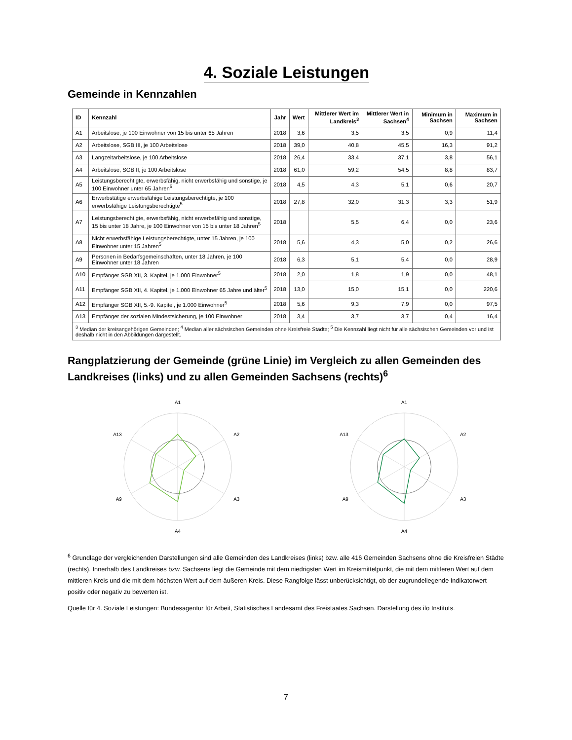4. Soziale Leistungen
Gemeinde in Kennzahlen
| ID | Kennzahl | Jahr | Wert | Mittlerer Wert im Landkreis<sup>3</sup> | Mittlerer Wert in Sachsen<sup>4</sup> | Minimum in Sachsen | Maximum in Sachsen |
| --- | --- | --- | --- | --- | --- | --- | --- |
| A1 | Arbeitslose, je 100 Einwohner von 15 bis unter 65 Jahren | 2018 | 3,6 | 3,5 | 3,5 | 0,9 | 11,4 |
| A2 | Arbeitslose, SGB III, je 100 Arbeitslose | 2018 | 39,0 | 40,8 | 45,5 | 16,3 | 91,2 |
| A3 | Langzeitarbeitslose, je 100 Arbeitslose | 2018 | 26,4 | 33,4 | 37,1 | 3,8 | 56,1 |
| A4 | Arbeitslose, SGB II, je 100 Arbeitslose | 2018 | 61,0 | 59,2 | 54,5 | 8,8 | 83,7 |
| A5 | Leistungsberechtigte, erwerbsfähig, nicht erwerbsfähig und sonstige, je 100 Einwohner unter 65 Jahren<sup>5</sup> | 2018 | 4,5 | 4,3 | 5,1 | 0,6 | 20,7 |
| A6 | Erwerbstätige erwerbsfähige Leistungsberechtigte, je 100 erwerbsfähige Leistungsberechtigte<sup>5</sup> | 2018 | 27,8 | 32,0 | 31,3 | 3,3 | 51,9 |
| A7 | Leistungsberechtigte, erwerbsfähig, nicht erwerbsfähig und sonstige, 15 bis unter 18 Jahre, je 100 Einwohner von 15 bis unter 18 Jahren<sup>5</sup> | 2018 | | 5,5 | 6,4 | 0,0 | 23,6 |
| A8 | Nicht erwerbsfähige Leistungsberechtigte, unter 15 Jahren, je 100 Einwohner unter 15 Jahren<sup>5</sup> | 2018 | 5,6 | 4,3 | 5,0 | 0,2 | 26,6 |
| A9 | Personen in Bedarfsgemeinschaften, unter 18 Jahren, je 100 Einwohner unter 18 Jahren | 2018 | 6,3 | 5,1 | 5,4 | 0,0 | 28,9 |
| A10 | Empfänger SGB XII, 3. Kapitel, je 1.000 Einwohner<sup>5</sup> | 2018 | 2,0 | 1,8 | 1,9 | 0,0 | 48,1 |
| A11 | Empfänger SGB XII, 4. Kapitel, je 1.000 Einwohner 65 Jahre und älter<sup>5</sup> | 2018 | 13,0 | 15,0 | 15,1 | 0,0 | 220,6 |
| A12 | Empfänger SGB XII, 5.-9. Kapitel, je 1.000 Einwohner<sup>5</sup> | 2018 | 5,6 | 9,3 | 7,9 | 0,0 | 97,5 |
| A13 | Empfänger der sozialen Mindestsicherung, je 100 Einwohner | 2018 | 3,4 | 3,7 | 3,7 | 0,4 | 16,4 |
| <sup>3</sup> Median der kreisangehörigen Gemeinden; <sup>4</sup> Median aller sächsischen Gemeinden ohne Kreisfreie Städte; <sup>5</sup> Die Kennzahl liegt nicht für alle sächsischen Gemeinden vor und ist deshalb nicht in den Abbildungen dargestellt. | | | | | | | |
Rangplatzierung der Gemeinde (grüne Linie) im Vergleich zu allen Gemeinden des Landkreises (links) und zu allen Gemeinden Sachsens (rechts)<sup>6</sup>
A1
A2
A3
A4
A9
A13
A1
A2
A3
A4
A9
A13
<sup>6</sup> Grundlage der vergleichenden Darstellungen sind alle Gemeinden des Landkreises (links) bzw. alle 416 Gemeinden Sachsens ohne die Kreisfreien Städte (rechts). Innerhalb des Landkreises bzw. Sachsens liegt die Gemeinde mit dem niedrigsten Wert im Kreismittelpunkt, die mit dem mittleren Wert auf dem mittleren Kreis und die mit dem höchsten Wert auf dem äußeren Kreis. Diese Rangfolge lässt unberücksichtigt, ob der zugrundeliegende Indikatorwert positiv oder negativ zu bewerten ist.
Quelle für 4. Soziale Leistungen: Bundesagentur für Arbeit, Statistisches Landesamt des Freistaates Sachsen. Darstellung des ifo Instituts.
7